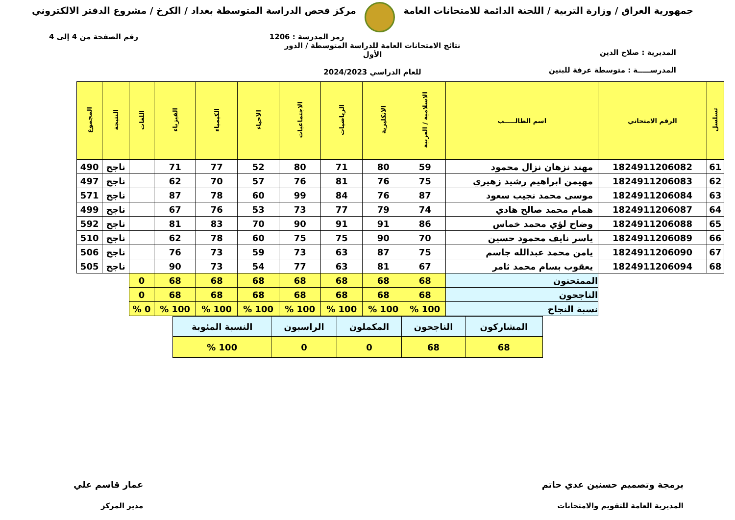جمهورية العراق / وزارة التربية / اللجنة الدائمة للامتحانات العامة
مركز فحص الدراسة المتوسطة بغداد / الكرخ / مشروع الدفتر الالكتروني
رمز المدرسة : 1206 رقم الصفحة من 4 إلى 4
المديرية : صلاح الدين
المدرســـــة : متوسطة عرفة للبنين
نتائج الامتحانات العامة للدراسة المتوسطة / الدور الأول
للعام الدراسي 2024/2023
| تسلسل | الرقم الامتحاني | اسم الطالـــــب | الاسلامية / العربية | الانكليزية | الرياضيات | الاجتماعيات | الاحياء | الكيمياء | الفيزياء | اللغات | النتيجة | المجموع |
| --- | --- | --- | --- | --- | --- | --- | --- | --- | --- | --- | --- | --- |
| 61 | 1824911206082 | مهند نزهان نزال محمود | 59 | 80 | 71 | 80 | 52 | 77 | 71 | | ناجح | 490 |
| 62 | 1824911206083 | مهيمن ابراهيم رشيد زهيري | 75 | 76 | 81 | 76 | 57 | 70 | 62 | | ناجح | 497 |
| 63 | 1824911206084 | موسى محمد نجيب سعود | 87 | 76 | 84 | 99 | 60 | 78 | 87 | | ناجح | 571 |
| 64 | 1824911206087 | همام محمد صالح هادي | 74 | 79 | 77 | 73 | 53 | 76 | 67 | | ناجح | 499 |
| 65 | 1824911206088 | وضاح لؤي محمد خماس | 86 | 91 | 91 | 90 | 70 | 83 | 81 | | ناجح | 592 |
| 66 | 1824911206089 | ياسر نايف محمود حسين | 70 | 90 | 75 | 75 | 60 | 78 | 62 | | ناجح | 510 |
| 67 | 1824911206090 | يامن محمد عبدالله جاسم | 75 | 87 | 63 | 73 | 59 | 73 | 76 | | ناجح | 506 |
| 68 | 1824911206094 | يعقوب بسام محمد ثامر | 67 | 81 | 63 | 77 | 54 | 73 | 90 | | ناجح | 505 |
| | | الممتحنون | 68 | 68 | 68 | 68 | 68 | 68 | 68 | 0 | | |
| | | الناجحون | 68 | 68 | 68 | 68 | 68 | 68 | 68 | 0 | | |
| | | نسبة النجاح | 100 % | 100 % | 100 % | 100 % | 100 % | 100 % | 100 % | 0 % | | |
| المشاركون | الناجحون | المكملون | الراسبون | النسبة المئوية |
| 68 | 68 | 0 | 0 | 100 % |
برمجة وتصميم حسنين عدي حاتم
المديرية العامة للتقويم والامتحانات
عمار قاسم علي
مدير المركز